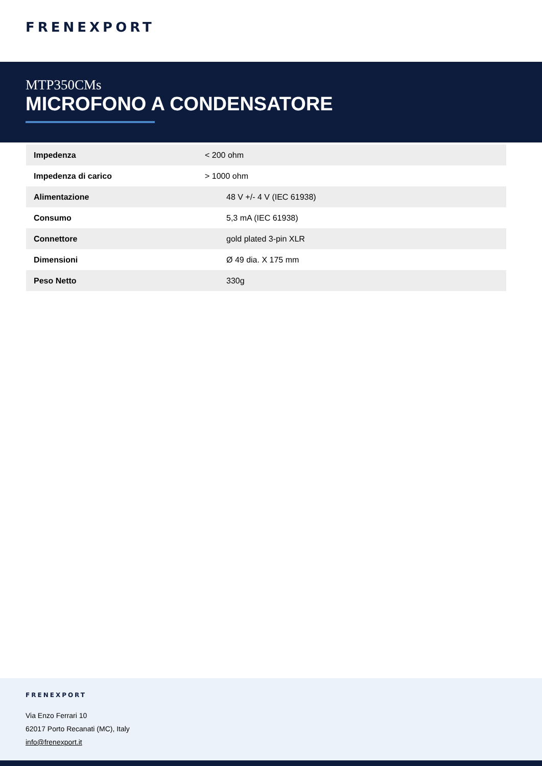FRENEXPORT
MTP350CMs
MICROFONO A CONDENSATORE
| Impedenza | < 200 ohm |
| Impedenza di carico | > 1000 ohm |
| Alimentazione | 48 V +/- 4 V (IEC 61938) |
| Consumo | 5,3 mA (IEC 61938) |
| Connettore | gold plated 3-pin XLR |
| Dimensioni | Ø 49 dia. X 175 mm |
| Peso Netto | 330g |
FRENEXPORT
Via Enzo Ferrari 10
62017 Porto Recanati (MC), Italy
info@frenexport.it